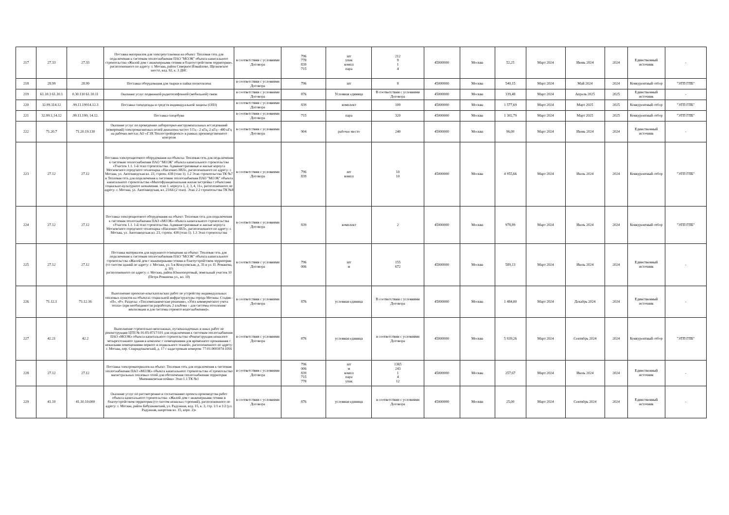| 217 | 27.33 | 27.33 | Поставка материалов для электроустановки на объект: Тепловая сеть для подключения к системам теплоснабжения ПАО "МОЭК" объекта капитального строительства «Жилой дом с инженерными сетями и благоустройством территории», расположенного по адресу: г. Москва, район Северное Измайлово, Щелковское шоссе, влд. 92, к. 3 ДНС | в соответствии с условиями Договора | 796 778 839 715 | шт упак компл пара | 212 9 1 4 | 45000000 | Москва | 52,25 | Март 2024 | Июнь 2024 | 2024 | Единственный источник | - |
| 218 | 28.99 | 28.99 | Поставка оборудования для сварки и пайки полиэтилена | в соответствии с условиями Договора | 796 | шт | 8 | 45000000 | Москва | 540,15 | Март 2024 | Май 2024 | 2024 | Конкурентный отбор | "ЭТП ГПБ" |
| 219 | 61.10.3 61.10.1 | 0.30.110 61.10.11 | Оказание услуг подвижной радиотелефонной (мобильной) связи | в соответствии с условиями Договора | 876 | Условная единица | В соответствии с условиями Договора | 45000000 | Москва | 339,48 | Март 2024 | Апрель 2025 | 2025 | Единственный источник | - |
| 220 | 32.99.114.12 | .99.11.19914.12.3 | Поставка спецодежды и средств индивидуальной защиты (ОПЗ) | в соответствии с условиями Договора | 839 | комплект | 100 | 45000000 | Москва | 1 577,69 | Март 2024 | Март 2025 | 2025 | Конкурентный отбор | "ЭТП ГПБ" |
| 221 | 32.99.1;14.12 | .99.11.199; 14.12. | Поставка спецобуви | в соответствии с условиями Договора | 715 | пара | 320 | 45000000 | Москва | 1 302,79 | Март 2024 | Март 2025 | 2025 | Конкурентный отбор | "ЭТП ГПБ" |
| 222 | 71.20.7 | 71.20.19.130 | Оказание услуг по проведению лабораторно-инструментальных исследований (измерений) электромагнитных полей диапазона частот 5 Гц - 2 кГц, 2 кГц - 400 кГц на рабочих местах АО «ГЭХ Теплостройпроект» в рамках производственного контроля | в соответствии с условиями Договора | 904 | рабочее место | 240 | 45000000 | Москва | 96,00 | Март 2024 | Июнь 2024 | 2024 | Единственный источник | - |
| 223 | 27.12 | 27.12 | Поставка электрощитового оборудования на объекты: Тепловая сеть для подключения к системам теплоснабжения ПАО "МОЭК" объекта капитального строительства «Участок 1.1. 1-й этап строительства. Административные и жилые корпуса Московского городского технопарка «Нагатино-ЗИЛ», расположенного по адресу: г. Москва, ул. Автозаводская вл. 23, строен. 438 (этап 1). 1.2 Этап строительства ТК №7 и Тепловая сеть для подключения к системам теплоснабжения ПАО "МОЭК" объекта капитального строительства «Многофункциональная жилая застройка с объектами социально-культурного назначения. этап 1. корпуса 1, 2, 3, 4, 11», расположенного по адресу: г. Москва, ул. Автозаводская, вл. 23/66 (2 этап). Этап 2.2 строительства ТК №8 | в соответствии с условиями Договора | 796 839 | шт компл | 10 10 | 45000000 | Москва | 4 955,66 | Март 2024 | Июль 2024 | 2024 | Конкурентный отбор | "ЭТП ГПБ" |
| 224 | 27.12 | 27.12 | Поставка электрощитового оборудования на объект: Тепловая сеть для подключения к системам теплоснабжения ПАО «МОЭК» объекта капитального строительства «Участок 1.1. 1-й этап строительства. Административные и жилые корпуса Московского городского технопарка «Нагатино-ЗИЛ», расположенного по адресу: г. Москва, ул. Автозаводская вл. 23, строен. 438 (этап 1). 1.3 Этап строительства | в соответствии с условиями Договора | 839 | комплект | 2 | 45000000 | Москва | 978,89 | Март 2024 | Июль 2024 | 2024 | Конкурентный отбор | "ЭТП ГПБ" |
| 225 | 27.12 | 27.12 | Поставка материалов для наружного освещения на объект: Тепловая сеть для подключения к системам теплоснабжения ПАО "МОЭК" объекта капитального строительства «Жилой дом с инженерными сетями и благоустройством территории (со сносом зданий по адресу: г. Москва, ул. 5-я Кожуховская, д. 35 и ул. П. Романова, д. 10) расположенного по адресу: г. Москва, район Южнопортовый, земельный участок 10 (Петра Романова ул., вл. 10) | в соответствии с условиями Договора | 796 006 | шт м | 155 672 | 45000000 | Москва | 589,13 | Март 2024 | Июль 2024 | 2024 | Единственный источник | - |
| 226 | 71.12.1 | 71.12.16 | Выполнение проектно-изыскательских работ по устройству индивидуальных тепловых пунктов на объектах социальной инфраструктуры города Москвы. Стадия - «П», «Р». Разделы: «Тепломеханические решения», «Узел коммерческого учета тепла» (при необходимости разработать 2 альбома – для системы отопления/вентиляции и для системы горячего водоснабжения)». | в соответствии с условиями Договора | 876 | условная единица | В соответствии с условиями Договора | 45000000 | Москва | 1 484,00 | Март 2024 | Декабрь 2024 | 2024 | Единственный источник | - |
| 227 | 42.21 | 42.2 | Выполнение строительно-монтажных, пусконаладочных и иных работ по реконструкции ЦТП № 01-05-0717/101 для подключения к системам теплоснабжения ПАО «МОЭК» объекта капитального строительства «Реконструкция нежилого четырехэтажного здания в комплекс с помещениями для временного проживания с нежилыми помещениями первого и подвального этажей», расположенного по адресу: г. Москва, пер. Спиридоньевский, д. 17 с кадастровым номером: 77:01:0001074:1056 | в соответствии с условиями Договора | 876 | условная единица | в соответствии с условиями Договора | 45000000 | Москва | 5 939,26 | Март 2024 | Сентябрь 2024 | 2024 | Конкурентный отбор | "ЭТП ГПБ" |
| 228 | 27.12 | 27.12 | Поставка электроматериалов на объект: Тепловая сеть для подключения к системам теплоснабжения ПАО «МОЭК» объекта капитального строительства «Строительство магистральных тепловых сетей для обеспечения теплоснабжения территории Мневниковская пойма» Этап 1.1 ТК №1 | в соответствии с условиями Договора | 796 006 839 715 778 | шт м компл пара упак | 1365 243 1 4 12 | 45000000 | Москва | 257,67 | Март 2024 | Июль 2024 | 2024 | Единственный источник | - |
| 229 | 41.10 | 41.10.10.000 | Оказание услуг по рассмотрению и согласованию проекта производства работ объекта капитального строительства: «Жилой дом с инженерными сетями и благоустройством территории (со сносом нежилых строений), расположенного по адресу: г. Москва, район Бабушкинский, ул. Радужная, влд. 15, к. 3, стр. 1/1 и 1/2 (ул. Радужная, напротив вл. 15, корп. 2)» | в соответствии с условиями Договора | 876 | условная единица | в соответствии с условиями Договора | 45000000 | Москва | 25,00 | Март 2024 | Сентябрь 2024 | 2024 | Единственный источник | - |